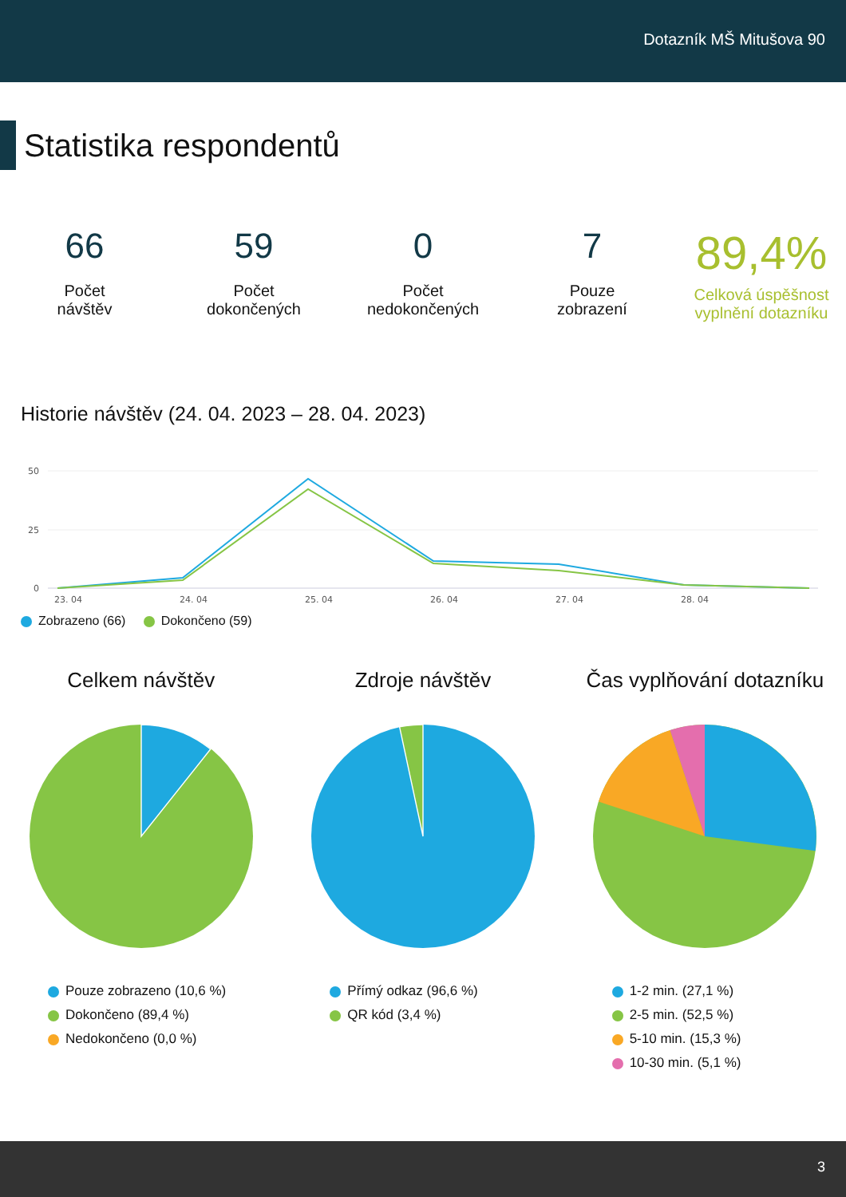Dotazník MŠ Mitušova 90
Statistika respondentů
66
Počet
návštěv
59
Počet
dokončených
0
Počet
nedokončených
7
Pouze
zobrazení
89,4%
Celková úspěšnost
vyplnění dotazníku
Historie návštěv (24. 04. 2023 – 28. 04. 2023)
50
25
0
23. 04
24. 04
25. 04
26. 04
27. 04
28. 04
Zobrazeno (66) Dokončeno (59)
Celkem návštěv
Pouze zobrazeno (10,6 %)
Dokončeno (89,4 %)
Nedokončeno (0,0 %)
Zdroje návštěv
Přímý odkaz (96,6 %)
QR kód (3,4 %)
Čas vyplňování dotazníku
1-2 min. (27,1 %)
2-5 min. (52,5 %)
5-10 min. (15,3 %)
10-30 min. (5,1 %)
3